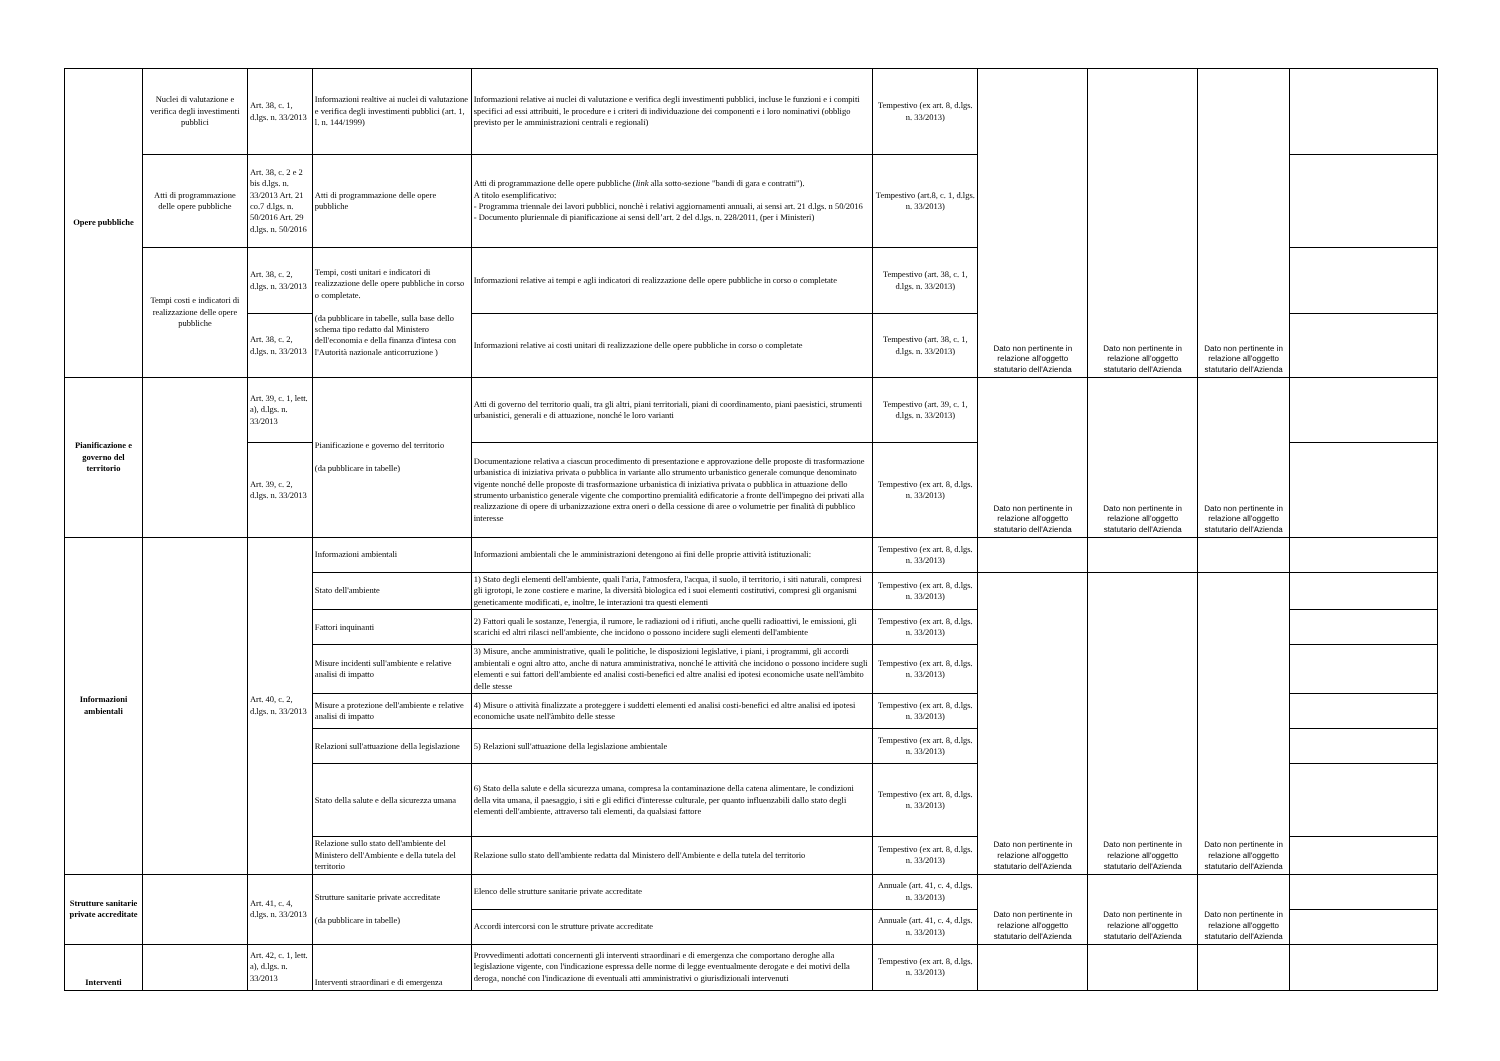| Opere pubbliche | Nuclei di valutazione e verifica degli investimenti pubblici | Art. 38, c. 1, d.lgs. n. 33/2013 | Informazioni realtive ai nuclei di valutazione e verifica degli investimenti pubblici (art. 1, l. n. 144/1999) | Informazioni relative ai nuclei di valutazione e verifica degli investimenti pubblici, incluse le funzioni e i compiti specifici ad essi attribuiti, le procedure e i criteri di individuazione dei componenti e i loro nominativi (obbligo previsto per le amministrazioni centrali e regionali) | Tempestivo (ex art. 8, d.lgs. n. 33/2013) | Dato non pertinente in relazione all'oggetto statutario dell'Azienda | Dato non pertinente in relazione all'oggetto statutario dell'Azienda | Dato non pertinente in relazione all'oggetto statutario dell'Azienda | |
| | Atti di programmazione delle opere pubbliche | Art. 38, c. 2 e 2 bis d.lgs. n. 33/2013 Art. 21 co.7 d.lgs. n. 50/2016 Art. 29 d.lgs. n. 50/2016 | Atti di programmazione delle opere pubbliche | Atti di programmazione delle opere pubbliche ( link alla sotto-sezione "bandi di gara e contratti"). A titolo esemplificativo: - Programma triennale dei lavori pubblici, nonchè i relativi aggiornamenti annuali, ai sensi art. 21 d.lgs. n 50/2016 - Documento pluriennale di pianificazione ai sensi dell’art. 2 del d.lgs. n. 228/2011, (per i Ministeri) | Tempestivo (art.8, c. 1, d.lgs. n. 33/2013) | | | | |
| | Tempi costi e indicatori di realizzazione delle opere pubbliche | Art. 38, c. 2, d.lgs. n. 33/2013 | Tempi, costi unitari e indicatori di realizzazione delle opere pubbliche in corso o completate. (da pubblicare in tabelle, sulla base dello schema tipo redatto dal Ministero dell'economia e della finanza d'intesa con l'Autorità nazionale anticorruzione ) | Informazioni relative ai tempi e agli indicatori di realizzazione delle opere pubbliche in corso o completate | Tempestivo (art. 38, c. 1, d.lgs. n. 33/2013) | | | | |
| | | Art. 38, c. 2, d.lgs. n. 33/2013 | | Informazioni relative ai costi unitari di realizzazione delle opere pubbliche in corso o completate | Tempestivo (art. 38, c. 1, d.lgs. n. 33/2013) | | | | |
| Pianificazione e governo del territorio | | Art. 39, c. 1, lett. a), d.lgs. n. 33/2013 | Pianificazione e governo del territorio (da pubblicare in tabelle) | Atti di governo del territorio quali, tra gli altri, piani territoriali, piani di coordinamento, piani paesistici, strumenti urbanistici, generali e di attuazione, nonché le loro varianti | Tempestivo (art. 39, c. 1, d.lgs. n. 33/2013) | Dato non pertinente in relazione all'oggetto statutario dell'Azienda | Dato non pertinente in relazione all'oggetto statutario dell'Azienda | Dato non pertinente in relazione all'oggetto statutario dell'Azienda | |
| | | Art. 39, c. 2, d.lgs. n. 33/2013 | | Documentazione relativa a ciascun procedimento di presentazione e approvazione delle proposte di trasformazione urbanistica di iniziativa privata o pubblica in variante allo strumento urbanistico generale comunque denominato vigente nonché delle proposte di trasformazione urbanistica di iniziativa privata o pubblica in attuazione dello strumento urbanistico generale vigente che comportino premialità edificatorie a fronte dell'impegno dei privati alla realizzazione di opere di urbanizzazione extra oneri o della cessione di aree o volumetrie per finalità di pubblico interesse | Tempestivo (ex art. 8, d.lgs. n. 33/2013) | | | | |
| Informazioni ambientali | | Art. 40, c. 2, d.lgs. n. 33/2013 | Informazioni ambientali | Informazioni ambientali che le amministrazioni detengono ai fini delle proprie attività istituzionali: | Tempestivo (ex art. 8, d.lgs. n. 33/2013) | | | | |
| | | | Stato dell'ambiente | 1) Stato degli elementi dell'ambiente, quali l'aria, l'atmosfera, l'acqua, il suolo, il territorio, i siti naturali, compresi gli igrotopi, le zone costiere e marine, la diversità biologica ed i suoi elementi costitutivi, compresi gli organismi geneticamente modificati, e, inoltre, le interazioni tra questi elementi | Tempestivo (ex art. 8, d.lgs. n. 33/2013) | Dato non pertinente in relazione all'oggetto statutario dell'Azienda | Dato non pertinente in relazione all'oggetto statutario dell'Azienda | Dato non pertinente in relazione all'oggetto statutario dell'Azienda | |
| | | | Fattori inquinanti | 2) Fattori quali le sostanze, l'energia, il rumore, le radiazioni od i rifiuti, anche quelli radioattivi, le emissioni, gli scarichi ed altri rilasci nell'ambiente, che incidono o possono incidere sugli elementi dell'ambiente | Tempestivo (ex art. 8, d.lgs. n. 33/2013) | | | | |
| | | | Misure incidenti sull'ambiente e relative analisi di impatto | 3) Misure, anche amministrative, quali le politiche, le disposizioni legislative, i piani, i programmi, gli accordi ambientali e ogni altro atto, anche di natura amministrativa, nonché le attività che incidono o possono incidere sugli elementi e sui fattori dell'ambiente ed analisi costi-benefici ed altre analisi ed ipotesi economiche usate nell'àmbito delle stesse | Tempestivo (ex art. 8, d.lgs. n. 33/2013) | | | | |
| | | | Misure a protezione dell'ambiente e relative analisi di impatto | 4) Misure o attività finalizzate a proteggere i suddetti elementi ed analisi costi-benefici ed altre analisi ed ipotesi economiche usate nell'àmbito delle stesse | Tempestivo (ex art. 8, d.lgs. n. 33/2013) | | | | |
| | | | Relazioni sull'attuazione della legislazione | 5) Relazioni sull'attuazione della legislazione ambientale | Tempestivo (ex art. 8, d.lgs. n. 33/2013) | | | | |
| | | | Stato della salute e della sicurezza umana | 6) Stato della salute e della sicurezza umana, compresa la contaminazione della catena alimentare, le condizioni della vita umana, il paesaggio, i siti e gli edifici d'interesse culturale, per quanto influenzabili dallo stato degli elementi dell'ambiente, attraverso tali elementi, da qualsiasi fattore | Tempestivo (ex art. 8, d.lgs. n. 33/2013) | | | | |
| | | | Relazione sullo stato dell'ambiente del Ministero dell'Ambiente e della tutela del territorio | Relazione sullo stato dell'ambiente redatta dal Ministero dell'Ambiente e della tutela del territorio | Tempestivo (ex art. 8, d.lgs. n. 33/2013) | | | | |
| Strutture sanitarie private accreditate | | Art. 41, c. 4, d.lgs. n. 33/2013 | Strutture sanitarie private accreditate (da pubblicare in tabelle) | Elenco delle strutture sanitarie private accreditate | Annuale (art. 41, c. 4, d.lgs. n. 33/2013) | Dato non pertinente in relazione all'oggetto statutario dell'Azienda | Dato non pertinente in relazione all'oggetto statutario dell'Azienda | Dato non pertinente in relazione all'oggetto statutario dell'Azienda | |
| | | | | Accordi intercorsi con le strutture private accreditate | Annuale (art. 41, c. 4, d.lgs. n. 33/2013) | | | | |
| Interventi | | Art. 42, c. 1, lett. a), d.lgs. n. 33/2013 | Interventi straordinari e di emergenza | Provvedimenti adottati concernenti gli interventi straordinari e di emergenza che comportano deroghe alla legislazione vigente, con l'indicazione espressa delle norme di legge eventualmente derogate e dei motivi della deroga, nonché con l'indicazione di eventuali atti amministrativi o giurisdizionali intervenuti | Tempestivo (ex art. 8, d.lgs. n. 33/2013) | | | | |